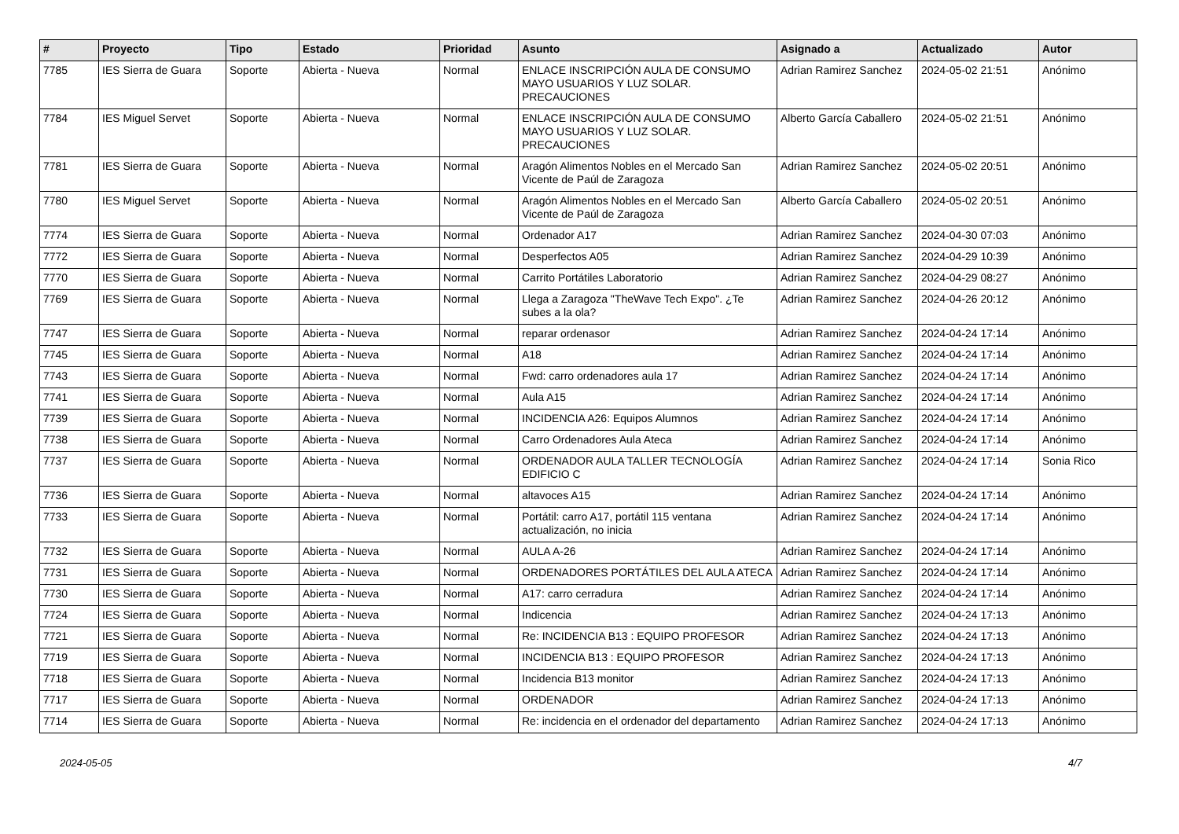| # | Proyecto | Tipo | Estado | Prioridad | Asunto | Asignado a | Actualizado | Autor |
| --- | --- | --- | --- | --- | --- | --- | --- | --- |
| 7785 | IES Sierra de Guara | Soporte | Abierta - Nueva | Normal | ENLACE INSCRIPCIÓN AULA DE CONSUMO MAYO USUARIOS Y LUZ SOLAR. PRECAUCIONES | Adrian Ramirez Sanchez | 2024-05-02 21:51 | Anónimo |
| 7784 | IES Miguel Servet | Soporte | Abierta - Nueva | Normal | ENLACE INSCRIPCIÓN AULA DE CONSUMO MAYO USUARIOS Y LUZ SOLAR. PRECAUCIONES | Alberto García Caballero | 2024-05-02 21:51 | Anónimo |
| 7781 | IES Sierra de Guara | Soporte | Abierta - Nueva | Normal | Aragón Alimentos Nobles en el Mercado San Vicente de Paúl de Zaragoza | Adrian Ramirez Sanchez | 2024-05-02 20:51 | Anónimo |
| 7780 | IES Miguel Servet | Soporte | Abierta - Nueva | Normal | Aragón Alimentos Nobles en el Mercado San Vicente de Paúl de Zaragoza | Alberto García Caballero | 2024-05-02 20:51 | Anónimo |
| 7774 | IES Sierra de Guara | Soporte | Abierta - Nueva | Normal | Ordenador A17 | Adrian Ramirez Sanchez | 2024-04-30 07:03 | Anónimo |
| 7772 | IES Sierra de Guara | Soporte | Abierta - Nueva | Normal | Desperfectos A05 | Adrian Ramirez Sanchez | 2024-04-29 10:39 | Anónimo |
| 7770 | IES Sierra de Guara | Soporte | Abierta - Nueva | Normal | Carrito Portátiles Laboratorio | Adrian Ramirez Sanchez | 2024-04-29 08:27 | Anónimo |
| 7769 | IES Sierra de Guara | Soporte | Abierta - Nueva | Normal | Llega a Zaragoza "TheWave Tech Expo". ¿Te subes a la ola? | Adrian Ramirez Sanchez | 2024-04-26 20:12 | Anónimo |
| 7747 | IES Sierra de Guara | Soporte | Abierta - Nueva | Normal | reparar ordenasor | Adrian Ramirez Sanchez | 2024-04-24 17:14 | Anónimo |
| 7745 | IES Sierra de Guara | Soporte | Abierta - Nueva | Normal | A18 | Adrian Ramirez Sanchez | 2024-04-24 17:14 | Anónimo |
| 7743 | IES Sierra de Guara | Soporte | Abierta - Nueva | Normal | Fwd: carro ordenadores aula 17 | Adrian Ramirez Sanchez | 2024-04-24 17:14 | Anónimo |
| 7741 | IES Sierra de Guara | Soporte | Abierta - Nueva | Normal | Aula A15 | Adrian Ramirez Sanchez | 2024-04-24 17:14 | Anónimo |
| 7739 | IES Sierra de Guara | Soporte | Abierta - Nueva | Normal | INCIDENCIA A26: Equipos Alumnos | Adrian Ramirez Sanchez | 2024-04-24 17:14 | Anónimo |
| 7738 | IES Sierra de Guara | Soporte | Abierta - Nueva | Normal | Carro Ordenadores Aula Ateca | Adrian Ramirez Sanchez | 2024-04-24 17:14 | Anónimo |
| 7737 | IES Sierra de Guara | Soporte | Abierta - Nueva | Normal | ORDENADOR AULA TALLER TECNOLOGÍA EDIFICIO C | Adrian Ramirez Sanchez | 2024-04-24 17:14 | Sonia Rico |
| 7736 | IES Sierra de Guara | Soporte | Abierta - Nueva | Normal | altavoces A15 | Adrian Ramirez Sanchez | 2024-04-24 17:14 | Anónimo |
| 7733 | IES Sierra de Guara | Soporte | Abierta - Nueva | Normal | Portátil: carro A17, portátil 115 ventana actualización, no inicia | Adrian Ramirez Sanchez | 2024-04-24 17:14 | Anónimo |
| 7732 | IES Sierra de Guara | Soporte | Abierta - Nueva | Normal | AULA A-26 | Adrian Ramirez Sanchez | 2024-04-24 17:14 | Anónimo |
| 7731 | IES Sierra de Guara | Soporte | Abierta - Nueva | Normal | ORDENADORES PORTÁTILES DEL AULA ATECA | Adrian Ramirez Sanchez | 2024-04-24 17:14 | Anónimo |
| 7730 | IES Sierra de Guara | Soporte | Abierta - Nueva | Normal | A17: carro cerradura | Adrian Ramirez Sanchez | 2024-04-24 17:14 | Anónimo |
| 7724 | IES Sierra de Guara | Soporte | Abierta - Nueva | Normal | Indicencia | Adrian Ramirez Sanchez | 2024-04-24 17:13 | Anónimo |
| 7721 | IES Sierra de Guara | Soporte | Abierta - Nueva | Normal | Re: INCIDENCIA B13 : EQUIPO PROFESOR | Adrian Ramirez Sanchez | 2024-04-24 17:13 | Anónimo |
| 7719 | IES Sierra de Guara | Soporte | Abierta - Nueva | Normal | INCIDENCIA B13 : EQUIPO PROFESOR | Adrian Ramirez Sanchez | 2024-04-24 17:13 | Anónimo |
| 7718 | IES Sierra de Guara | Soporte | Abierta - Nueva | Normal | Incidencia B13 monitor | Adrian Ramirez Sanchez | 2024-04-24 17:13 | Anónimo |
| 7717 | IES Sierra de Guara | Soporte | Abierta - Nueva | Normal | ORDENADOR | Adrian Ramirez Sanchez | 2024-04-24 17:13 | Anónimo |
| 7714 | IES Sierra de Guara | Soporte | Abierta - Nueva | Normal | Re: incidencia en el ordenador del departamento | Adrian Ramirez Sanchez | 2024-04-24 17:13 | Anónimo |
2024-05-05 4/7